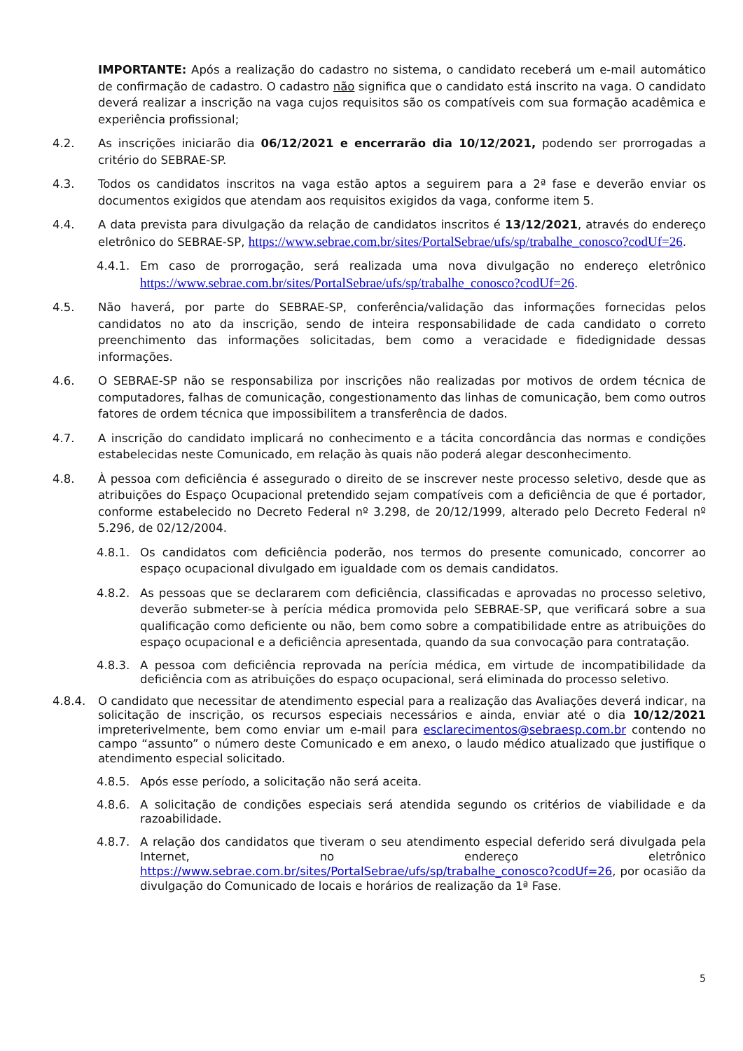IMPORTANTE: Após a realização do cadastro no sistema, o candidato receberá um e-mail automático de confirmação de cadastro. O cadastro não significa que o candidato está inscrito na vaga. O candidato deverá realizar a inscrição na vaga cujos requisitos são os compatíveis com sua formação acadêmica e experiência profissional;
4.2. As inscrições iniciarão dia 06/12/2021 e encerrarão dia 10/12/2021, podendo ser prorrogadas a critério do SEBRAE-SP.
4.3. Todos os candidatos inscritos na vaga estão aptos a seguirem para a 2ª fase e deverão enviar os documentos exigidos que atendam aos requisitos exigidos da vaga, conforme item 5.
4.4. A data prevista para divulgação da relação de candidatos inscritos é 13/12/2021, através do endereço eletrônico do SEBRAE-SP, https://www.sebrae.com.br/sites/PortalSebrae/ufs/sp/trabalhe_conosco?codUf=26.
4.4.1. Em caso de prorrogação, será realizada uma nova divulgação no endereço eletrônico https://www.sebrae.com.br/sites/PortalSebrae/ufs/sp/trabalhe_conosco?codUf=26.
4.5. Não haverá, por parte do SEBRAE-SP, conferência/validação das informações fornecidas pelos candidatos no ato da inscrição, sendo de inteira responsabilidade de cada candidato o correto preenchimento das informações solicitadas, bem como a veracidade e fidedignidade dessas informações.
4.6. O SEBRAE-SP não se responsabiliza por inscrições não realizadas por motivos de ordem técnica de computadores, falhas de comunicação, congestionamento das linhas de comunicação, bem como outros fatores de ordem técnica que impossibilitem a transferência de dados.
4.7. A inscrição do candidato implicará no conhecimento e a tácita concordância das normas e condições estabelecidas neste Comunicado, em relação às quais não poderá alegar desconhecimento.
4.8. À pessoa com deficiência é assegurado o direito de se inscrever neste processo seletivo, desde que as atribuições do Espaço Ocupacional pretendido sejam compatíveis com a deficiência de que é portador, conforme estabelecido no Decreto Federal nº 3.298, de 20/12/1999, alterado pelo Decreto Federal nº 5.296, de 02/12/2004.
4.8.1. Os candidatos com deficiência poderão, nos termos do presente comunicado, concorrer ao espaço ocupacional divulgado em igualdade com os demais candidatos.
4.8.2. As pessoas que se declararem com deficiência, classificadas e aprovadas no processo seletivo, deverão submeter-se à perícia médica promovida pelo SEBRAE-SP, que verificará sobre a sua qualificação como deficiente ou não, bem como sobre a compatibilidade entre as atribuições do espaço ocupacional e a deficiência apresentada, quando da sua convocação para contratação.
4.8.3. A pessoa com deficiência reprovada na perícia médica, em virtude de incompatibilidade da deficiência com as atribuições do espaço ocupacional, será eliminada do processo seletivo.
4.8.4. O candidato que necessitar de atendimento especial para a realização das Avaliações deverá indicar, na solicitação de inscrição, os recursos especiais necessários e ainda, enviar até o dia 10/12/2021 impreterivelmente, bem como enviar um e-mail para esclarecimentos@sebraesp.com.br contendo no campo “assunto” o número deste Comunicado e em anexo, o laudo médico atualizado que justifique o atendimento especial solicitado.
4.8.5. Após esse período, a solicitação não será aceita.
4.8.6. A solicitação de condições especiais será atendida segundo os critérios de viabilidade e da razoabilidade.
4.8.7. A relação dos candidatos que tiveram o seu atendimento especial deferido será divulgada pela Internet, no endereço eletrônico https://www.sebrae.com.br/sites/PortalSebrae/ufs/sp/trabalhe_conosco?codUf=26, por ocasião da divulgação do Comunicado de locais e horários de realização da 1ª Fase.
5